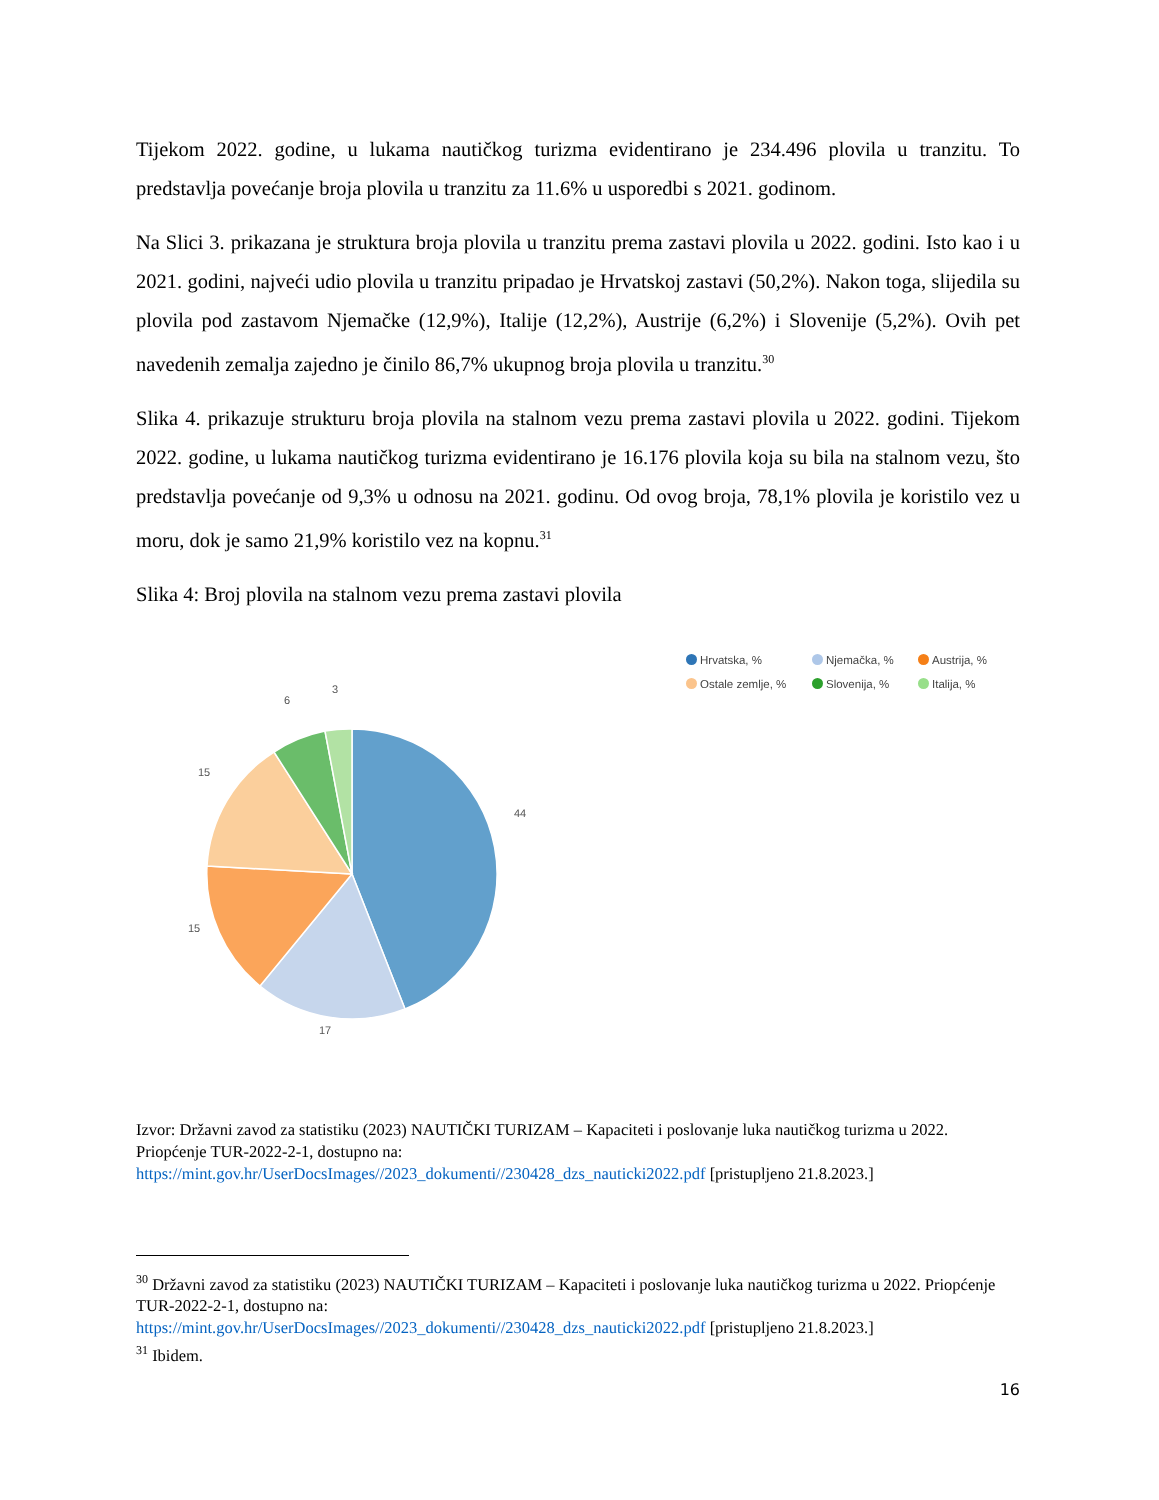Tijekom 2022. godine, u lukama nautičkog turizma evidentirano je 234.496 plovila u tranzitu. To predstavlja povećanje broja plovila u tranzitu za 11.6% u usporedbi s 2021. godinom.
Na Slici 3. prikazana je struktura broja plovila u tranzitu prema zastavi plovila u 2022. godini. Isto kao i u 2021. godini, najveći udio plovila u tranzitu pripadao je Hrvatskoj zastavi (50,2%). Nakon toga, slijedila su plovila pod zastavom Njemačke (12,9%), Italije (12,2%), Austrije (6,2%) i Slovenije (5,2%). Ovih pet navedenih zemalja zajedno je činilo 86,7% ukupnog broja plovila u tranzitu.<sup>30</sup>
Slika 4. prikazuje strukturu broja plovila na stalnom vezu prema zastavi plovila u 2022. godini. Tijekom 2022. godine, u lukama nautičkog turizma evidentirano je 16.176 plovila koja su bila na stalnom vezu, što predstavlja povećanje od 9,3% u odnosu na 2021. godinu. Od ovog broja, 78,1% plovila je koristilo vez u moru, dok je samo 21,9% koristilo vez na kopnu.<sup>31</sup>
Slika 4: Broj plovila na stalnom vezu prema zastavi plovila
44
17
15
15
6
3
Hrvatska, % Njemačka, % Austrija, % Ostale zemlje, % Slovenija, % Italija, %
Izvor: Državni zavod za statistiku (2023) NAUTIČKI TURIZAM – Kapaciteti i poslovanje luka nautičkog turizma u 2022. Priopćenje TUR-2022-2-1, dostupno na:
https://mint.gov.hr/UserDocsImages//2023_dokumenti//230428_dzs_nauticki2022.pdf [pristupljeno 21.8.2023.]
<sup>30</sup> Državni zavod za statistiku (2023) NAUTIČKI TURIZAM – Kapaciteti i poslovanje luka nautičkog turizma u 2022. Priopćenje TUR-2022-2-1, dostupno na:
https://mint.gov.hr/UserDocsImages//2023_dokumenti//230428_dzs_nauticki2022.pdf [pristupljeno 21.8.2023.]
<sup>31</sup> Ibidem.
16